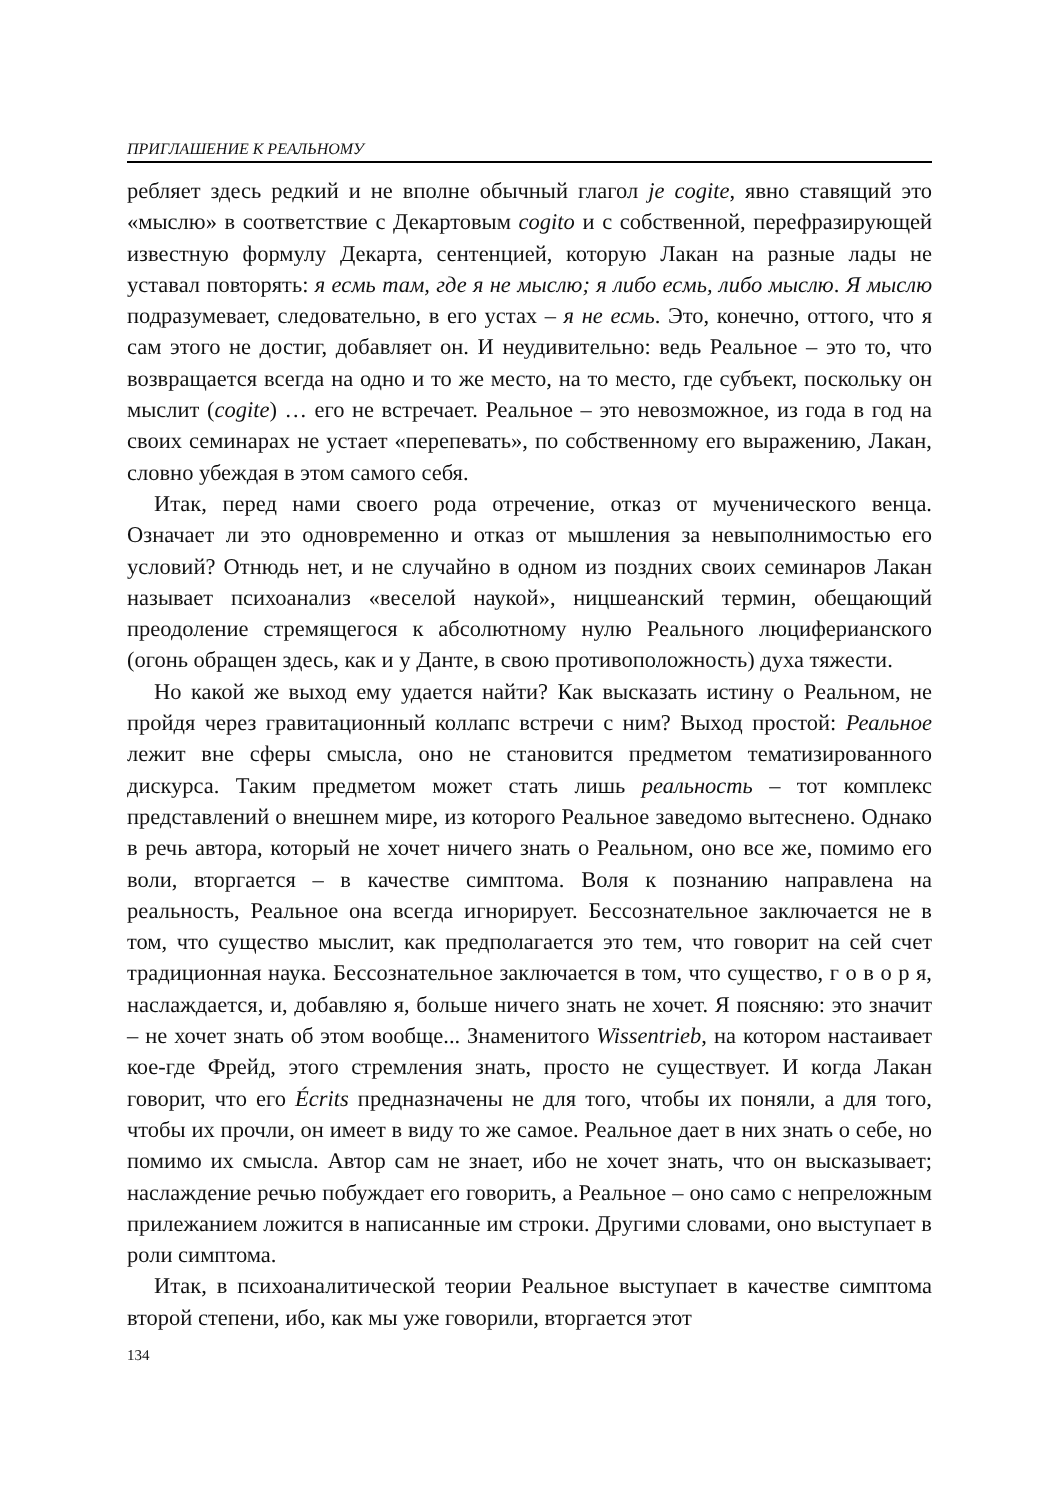ПРИГЛАШЕНИЕ К РЕАЛЬНОМУ
ребляет здесь редкий и не вполне обычный глагол je cogite, явно ставящий это «мыслю» в соответствие с Декартовым cogito и с собственной, перефразирующей известную формулу Декарта, сентенцией, которую Лакан на разные лады не уставал повторять: я есмь там, где я не мыслю; я либо есмь, либо мыслю. Я мыслю подразумевает, следовательно, в его устах – я не есмь. Это, конечно, оттого, что я сам этого не достиг, добавляет он. И неудивительно: ведь Реальное – это то, что возвращается всегда на одно и то же место, на то место, где субъект, поскольку он мыслит (cogite) … его не встречает. Реальное – это невозможное, из года в год на своих семинарах не устает «перепевать», по собственному его выражению, Лакан, словно убеждая в этом самого себя.
Итак, перед нами своего рода отречение, отказ от мученического венца. Означает ли это одновременно и отказ от мышления за невыполнимостью его условий? Отнюдь нет, и не случайно в одном из поздних своих семинаров Лакан называет психоанализ «веселой наукой», ницшеанский термин, обещающий преодоление стремящегося к абсолютному нулю Реального люциферианского (огонь обращен здесь, как и у Данте, в свою противоположность) духа тяжести.
Но какой же выход ему удается найти? Как высказать истину о Реальном, не пройдя через гравитационный коллапс встречи с ним? Выход простой: Реальное лежит вне сферы смысла, оно не становится предметом тематизированного дискурса. Таким предметом может стать лишь реальность – тот комплекс представлений о внешнем мире, из которого Реальное заведомо вытеснено. Однако в речь автора, который не хочет ничего знать о Реальном, оно все же, помимо его воли, вторгается – в качестве симптома. Воля к познанию направлена на реальность, Реальное она всегда игнорирует. Бессознательное заключается не в том, что существо мыслит, как предполагается это тем, что говорит на сей счет традиционная наука. Бессознательное заключается в том, что существо, г о в о р я, наслаждается, и, добавляю я, больше ничего знать не хочет. Я поясняю: это значит – не хочет знать об этом вообще... Знаменитого Wissentrieb, на котором настаивает кое-где Фрейд, этого стремления знать, просто не существует. И когда Лакан говорит, что его Écrits предназначены не для того, чтобы их поняли, а для того, чтобы их прочли, он имеет в виду то же самое. Реальное дает в них знать о себе, но помимо их смысла. Автор сам не знает, ибо не хочет знать, что он высказывает; наслаждение речью побуждает его говорить, а Реальное – оно само с непреложным прилежанием ложится в написанные им строки. Другими словами, оно выступает в роли симптома.
Итак, в психоаналитической теории Реальное выступает в качестве симптома второй степени, ибо, как мы уже говорили, вторгается этот
134